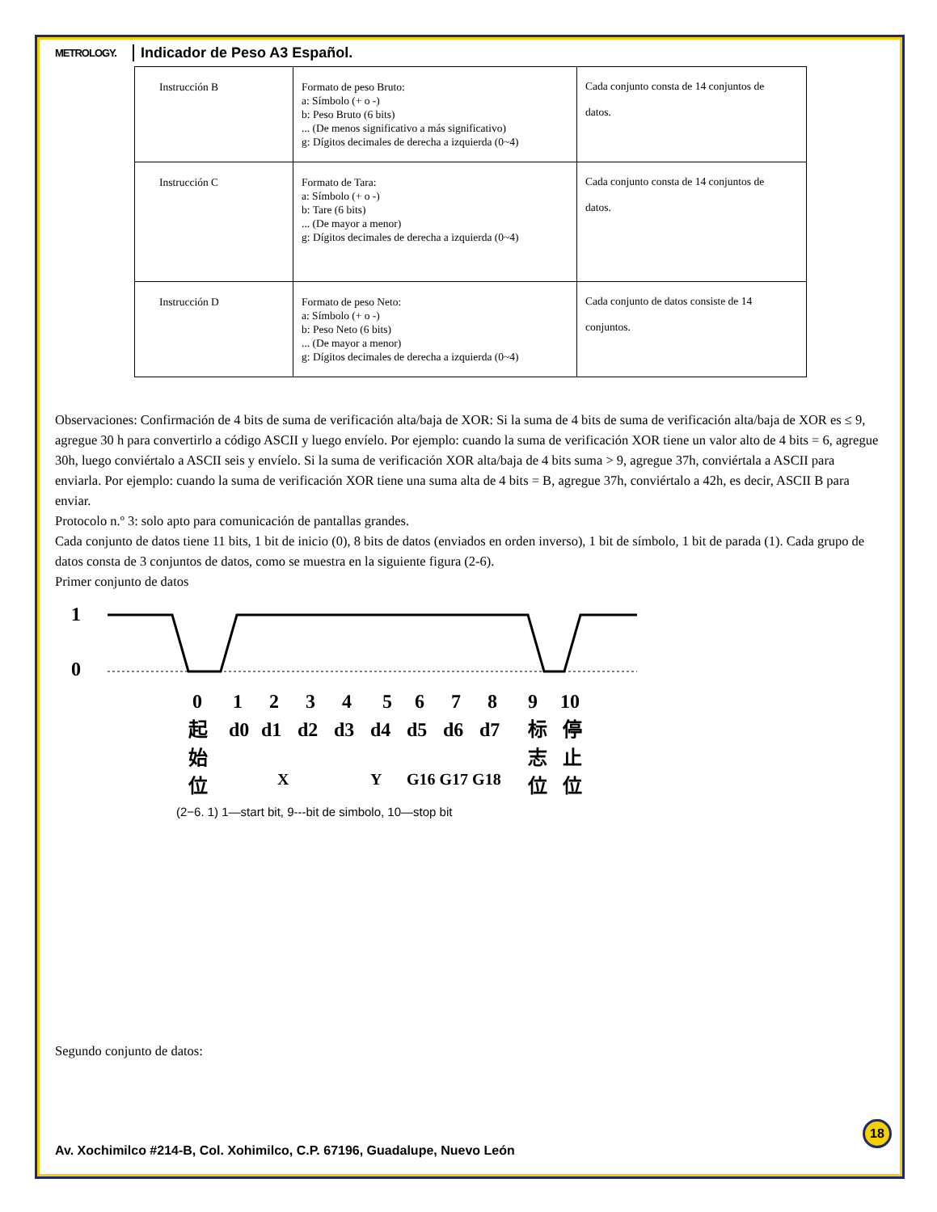METROLOGY.
Indicador de Peso A3 Español.
| Instrucción B | Formato de peso Bruto: a: Símbolo (+ o -) b: Peso Bruto (6 bits) ... (De menos significativo a más significativo) g: Dígitos decimales de derecha a izquierda (0~4) | Cada conjunto consta de 14 conjuntos de datos. |
| Instrucción C | Formato de Tara: a: Símbolo (+ o -) b: Tare (6 bits) ... (De mayor a menor) g: Dígitos decimales de derecha a izquierda (0~4) | Cada conjunto consta de 14 conjuntos de datos. |
| Instrucción D | Formato de peso Neto: a: Símbolo (+ o -) b: Peso Neto (6 bits) ... (De mayor a menor) g: Dígitos decimales de derecha a izquierda (0~4) | Cada conjunto de datos consiste de 14 conjuntos. |
Observaciones: Confirmación de 4 bits de suma de verificación alta/baja de XOR: Si la suma de 4 bits de suma de verificación alta/baja de XOR es ≤ 9, agregue 30 h para convertirlo a código ASCII y luego envíelo. Por ejemplo: cuando la suma de verificación XOR tiene un valor alto de 4 bits = 6, agregue 30h, luego conviértalo a ASCII seis y envíelo. Si la suma de verificación XOR alta/baja de 4 bits suma > 9, agregue 37h, conviértala a ASCII para enviarla. Por ejemplo: cuando la suma de verificación XOR tiene una suma alta de 4 bits = B, agregue 37h, conviértalo a 42h, es decir, ASCII B para enviar.
Protocolo n.º 3: solo apto para comunicación de pantallas grandes.
Cada conjunto de datos tiene 11 bits, 1 bit de inicio (0), 8 bits de datos (enviados en orden inverso), 1 bit de símbolo, 1 bit de parada (1). Cada grupo de datos consta de 3 conjuntos de datos, como se muestra en la siguiente figura (2-6).
Primer conjunto de datos
1
0
0
1
2
3
4
5
6
7
8
9
10
起
d0
d1
d2
d3
d4
d5
d6
d7
标
停
始
志
止
X
Y
G16 G17 G18
位
位
位
(2−6. 1) 1—start bit, 9---bit de simbolo, 10—stop bit
Segundo conjunto de datos:
18
Av. Xochimilco #214-B, Col. Xohimilco, C.P. 67196, Guadalupe, Nuevo León